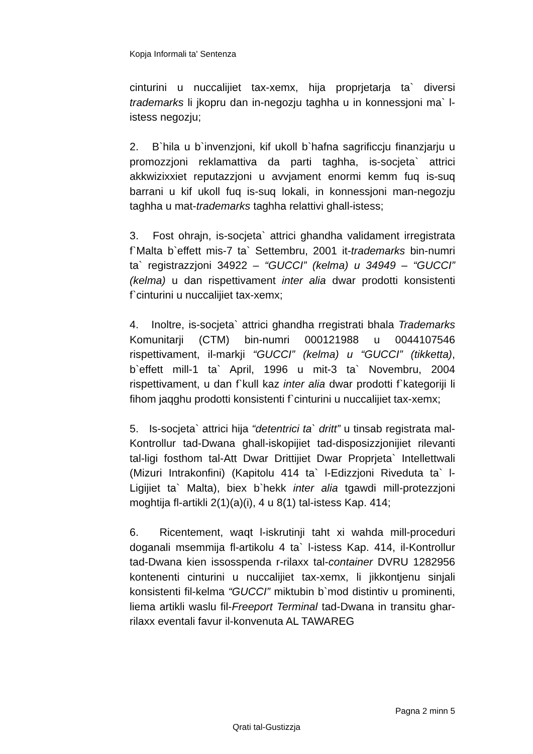Kopja Informali ta' Sentenza
cinturini u nuccalijiet tax-xemx, hija proprjetarja ta` diversi trademarks li jkopru dan in-negozju taghha u in konnessjoni ma` l-istess negozju;
2. B`hila u b`invenzjoni, kif ukoll b`hafna sagrificcju finanzjarju u promozzjoni reklamattiva da parti taghha, is-socjeta` attrici akkwizixxiet reputazzjoni u avvjament enormi kemm fuq is-suq barrani u kif ukoll fuq is-suq lokali, in konnessjoni man-negozju taghha u mat-trademarks taghha relattivi ghall-istess;
3. Fost ohrajn, is-socjeta` attrici ghandha validament irregistrata f`Malta b`effett mis-7 ta` Settembru, 2001 it-trademarks bin-numri ta` registrazzjoni 34922 – “GUCCI” (kelma) u 34949 – “GUCCI” (kelma) u dan rispettivament inter alia dwar prodotti konsistenti f`cinturini u nuccalijiet tax-xemx;
4. Inoltre, is-socjeta` attrici ghandha rregistrati bhala Trademarks Komunitarji (CTM) bin-numri 000121988 u 0044107546 rispettivament, il-markji “GUCCI” (kelma) u “GUCCI” (tikketta), b`effett mill-1 ta` April, 1996 u mit-3 ta` Novembru, 2004 rispettivament, u dan f`kull kaz inter alia dwar prodotti f`kategoriji li fihom jaqghu prodotti konsistenti f`cinturini u nuccalijiet tax-xemx;
5. Is-socjeta` attrici hija “detentrici ta` dritt” u tinsab registrata mal-Kontrollur tad-Dwana ghall-iskopijiet tad-disposizzjonijiet rilevanti tal-ligi fosthom tal-Att Dwar Drittijiet Dwar Proprjeta` Intellettwali (Mizuri Intrakonfini) (Kapitolu 414 ta` l-Edizzjoni Riveduta ta` l-Ligijiet ta` Malta), biex b`hekk inter alia tgawdi mill-protezzjoni moghtija fl-artikli 2(1)(a)(i), 4 u 8(1) tal-istess Kap. 414;
6. Ricentement, waqt l-iskrutinji taht xi wahda mill-proceduri doganali msemmija fl-artikolu 4 ta` l-istess Kap. 414, il-Kontrollur tad-Dwana kien issosspenda r-rilaxx tal-container DVRU 1282956 kontenenti cinturini u nuccalijiet tax-xemx, li jikkontjenu sinjali konsistenti fil-kelma “GUCCI” miktubin b`mod distintiv u prominenti, liema artikli waslu fil-Freeport Terminal tad-Dwana in transitu ghar-rilaxx eventali favur il-konvenuta AL TAWAREG
Pagna 2 minn 5
Qrati tal-Gustizzja